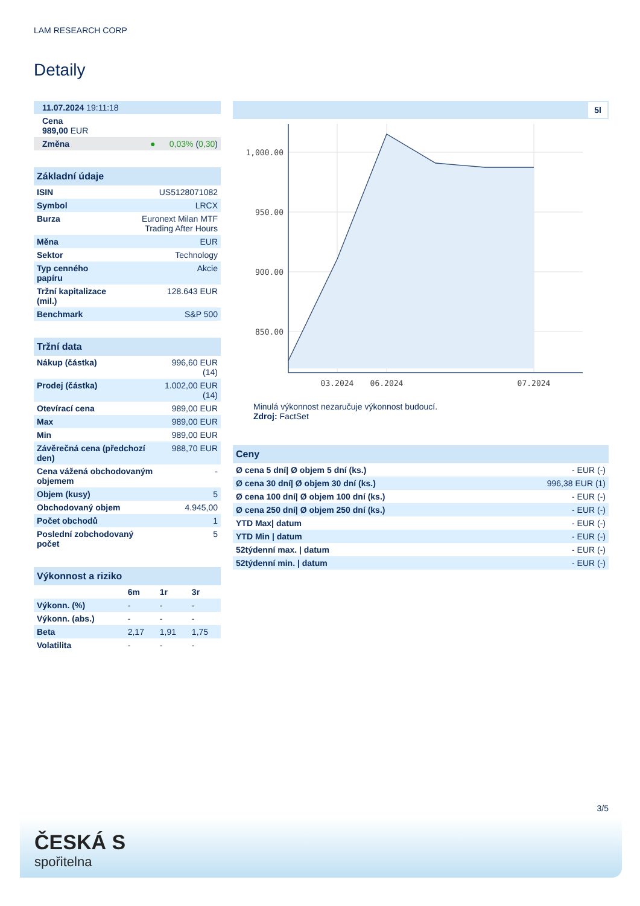LAM RESEARCH CORP
Detaily
| 11.07.2024 19:11:18 |
| Cena 989,00 EUR |
| Změna ● 0,03% ( 0,30 ) |
Základní údaje
| ISIN | US5128071082 |
| Symbol | LRCX |
| Burza | Euronext Milan MTF Trading After Hours |
| Měna | EUR |
| Sektor | Technology |
| Typ cenného papíru | Akcie |
| Tržní kapitalizace (mil.) | 128.643 EUR |
| Benchmark | S&P 500 |
Tržní data
| Nákup (částka) | 996,60 EUR (14) |
| Prodej (částka) | 1.002,00 EUR (14) |
| Otevírací cena | 989,00 EUR |
| Max | 989,00 EUR |
| Min | 989,00 EUR |
| Závěrečná cena (předchozí den) | 988,70 EUR |
| Cena vážená obchodovaným objemem | - |
| Objem (kusy) | 5 |
| Obchodovaný objem | 4.945,00 |
| Počet obchodů | 1 |
| Poslední zobchodovaný počet | 5 |
Výkonnost a riziko
| | 6m | 1r | 3r |
| --- | --- | --- | --- |
| Výkonn. (%) | - | - | - |
| Výkonn. (abs.) | - | - | - |
| Beta | 2,17 | 1,91 | 1,75 |
| Volatilita | - | - | - |
5l
1,000.00
950.00
900.00
850.00
03.2024
06.2024
07.2024
Minulá výkonnost nezaručuje výkonnost budoucí.
Zdroj: FactSet
Ceny
| Ø cena 5 dní/ Ø objem 5 dní (ks.) | - EUR (-) |
| Ø cena 30 dní/ Ø objem 30 dní (ks.) | 996,38 EUR (1) |
| Ø cena 100 dní/ Ø objem 100 dní (ks.) | - EUR (-) |
| Ø cena 250 dní/ Ø objem 250 dní (ks.) | - EUR (-) |
| YTD Max/ datum | - EUR (-) |
| YTD Min / datum | - EUR (-) |
| 52týdenní max. / datum | - EUR (-) |
| 52týdenní min. / datum | - EUR (-) |
3/5
ČESKÁ S
spořitelna